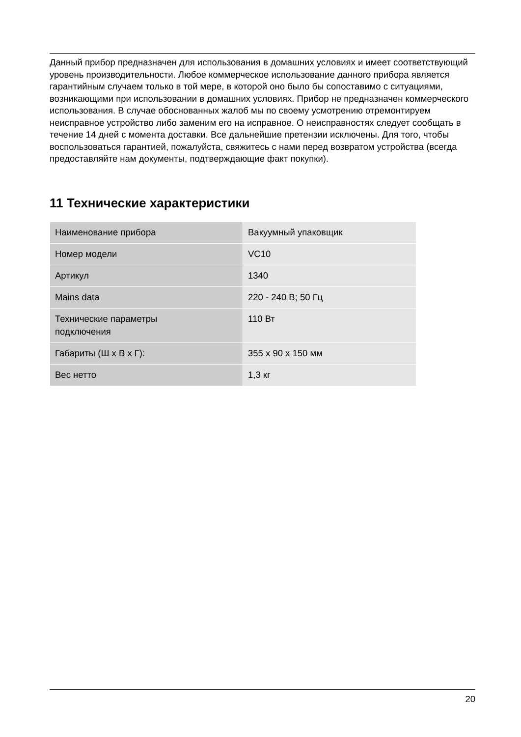Данный прибор предназначен для использования в домашних условиях и имеет соответствующий уровень производительности. Любое коммерческое использование данного прибора является гарантийным случаем только в той мере, в которой оно было бы сопоставимо с ситуациями, возникающими при использовании в домашних условиях. Прибор не предназначен коммерческого использования. В случае обоснованных жалоб мы по своему усмотрению отремонтируем неисправное устройство либо заменим его на исправное. О неисправностях следует сообщать в течение 14 дней с момента доставки. Все дальнейшие претензии исключены. Для того, чтобы воспользоваться гарантией, пожалуйста, свяжитесь с нами перед возвратом устройства (всегда предоставляйте нам документы, подтверждающие факт покупки).
11 Технические характеристики
| Наименование прибора | Вакуумный упаковщик |
| Номер модели | VC10 |
| Артикул | 1340 |
| Mains data | 220 - 240 В; 50 Гц |
| Технические параметры подключения | 110 Вт |
| Габариты (Ш x В x Г): | 355 x 90 x 150 мм |
| Вес нетто | 1,3 кг |
20